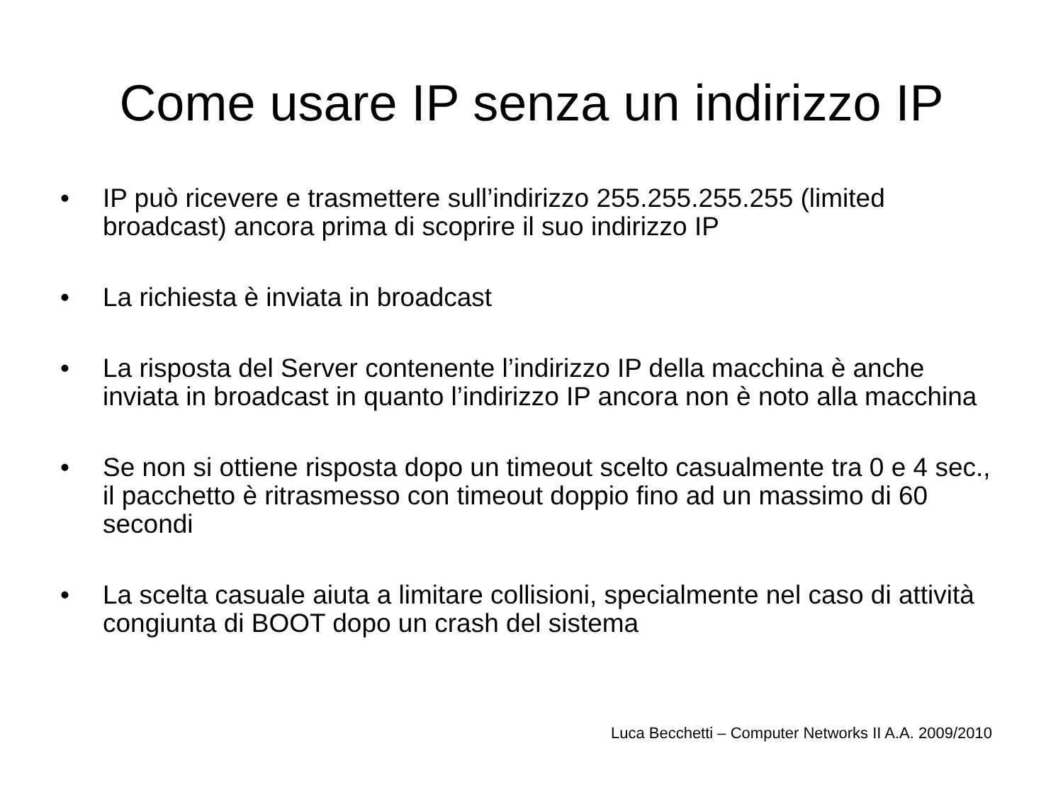Come usare IP senza un indirizzo IP
• IP può ricevere e trasmettere sull’indirizzo 255.255.255.255 (limited broadcast) ancora prima di scoprire il suo indirizzo IP
• La richiesta è inviata in broadcast
• La risposta del Server contenente l’indirizzo IP della macchina è anche inviata in broadcast in quanto l’indirizzo IP ancora non è noto alla macchina
• Se non si ottiene risposta dopo un timeout scelto casualmente tra 0 e 4 sec., il pacchetto è ritrasmesso con timeout doppio fino ad un massimo di 60 secondi
• La scelta casuale aiuta a limitare collisioni, specialmente nel caso di attività congiunta di BOOT dopo un crash del sistema
Luca Becchetti – Computer Networks II A.A. 2009/2010